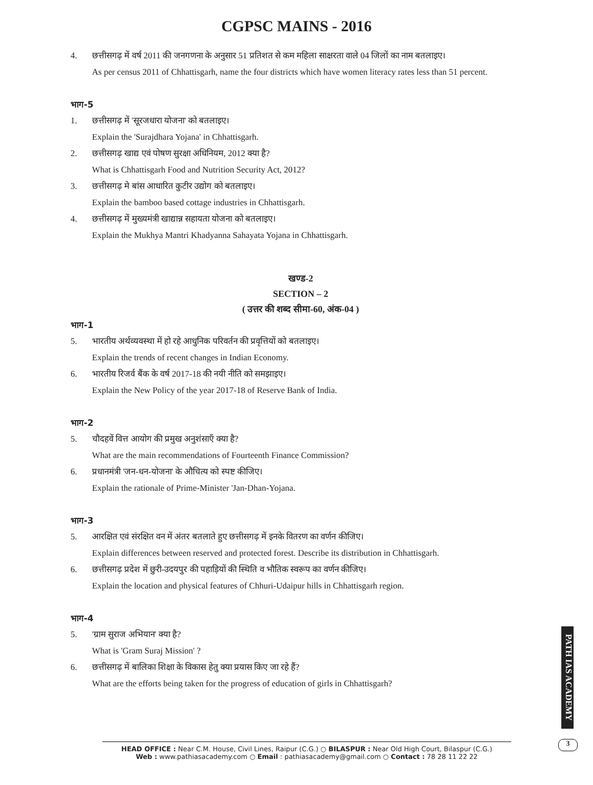CGPSC MAINS - 2016
4. छत्तीसगढ़ में वर्ष 2011 की जनगणना के अनुसार 51 प्रतिशत से कम महिला साक्षरता वाले 04 जिलों का नाम बतलाइए।
As per census 2011 of Chhattisgarh, name the four districts which have women literacy rates less than 51 percent.
भाग-5
1. छत्तीसगढ़ में 'सूरजधारा योजना' को बतलाइए।
Explain the 'Surajdhara Yojana' in Chhattisgarh.
2. छत्तीसगढ़ खाद्य एवं पोषण सुरक्षा अधिनियम, 2012 क्या है?
What is Chhattisgarh Food and Nutrition Security Act, 2012?
3. छत्तीसगढ़ मे बांस आधारित कुटीर उद्योग को बतलाइए।
Explain the bamboo based cottage industries in Chhattisgarh.
4. छत्तीसगढ़ में मुख्यमंत्री खाद्यान्न सहायता योजना को बतलाइए।
Explain the Mukhya Mantri Khadyanna Sahayata Yojana in Chhattisgarh.
खण्ड-2
SECTION – 2
( उत्तर की शब्द सीमा-60, अंक-04 )
भाग-1
5. भारतीय अर्थव्यवस्था में हो रहे आधुनिक परिवर्तन की प्रवृत्तियों को बतलाइए।
Explain the trends of recent changes in Indian Economy.
6. भारतीय रिजर्व बैंक के वर्ष 2017-18 की नयी नीति को समझाइए।
Explain the New Policy of the year 2017-18 of Reserve Bank of India.
भाग-2
5. चौदहवें वित्त आयोग की प्रमुख अनुशंसाएँ क्या है?
What are the main recommendations of Fourteenth Finance Commission?
6. प्रधानमंत्री 'जन-धन-योजना' के औचित्य को स्पष्ट कीजिए।
Explain the rationale of Prime-Minister 'Jan-Dhan-Yojana.
भाग-3
5. आरक्षित एवं संरक्षित वन में अंतर बतलाते हुए छत्तीसगढ़ में इनके वितरण का वर्णन कीजिए।
Explain differences between reserved and protected forest. Describe its distribution in Chhattisgarh.
6. छत्तीसगढ़ प्रदेश में छुरी-उदयपुर की पहाड़ियों की स्थिति व भौतिक स्वरूप का वर्णन कीजिए।
Explain the location and physical features of Chhuri-Udaipur hills in Chhattisgarh region.
भाग-4
5. 'ग्राम सुराज अभियान' क्या है?
What is 'Gram Suraj Mission' ?
6. छत्तीसगढ़ में बालिका शिक्षा के विकास हेतु क्या प्रयास किए जा रहे हैं?
What are the efforts being taken for the progress of education of girls in Chhattisgarh?
PATH IAS ACADEMY
3
HEAD OFFICE : Near C.M. House, Civil Lines, Raipur (C.G.) ○ BILASPUR : Near Old High Court, Bilaspur (C.G.)
Web : www.pathiasacademy.com ○ Email : pathiasacademy@gmail.com ○ Contact : 78 28 11 22 22